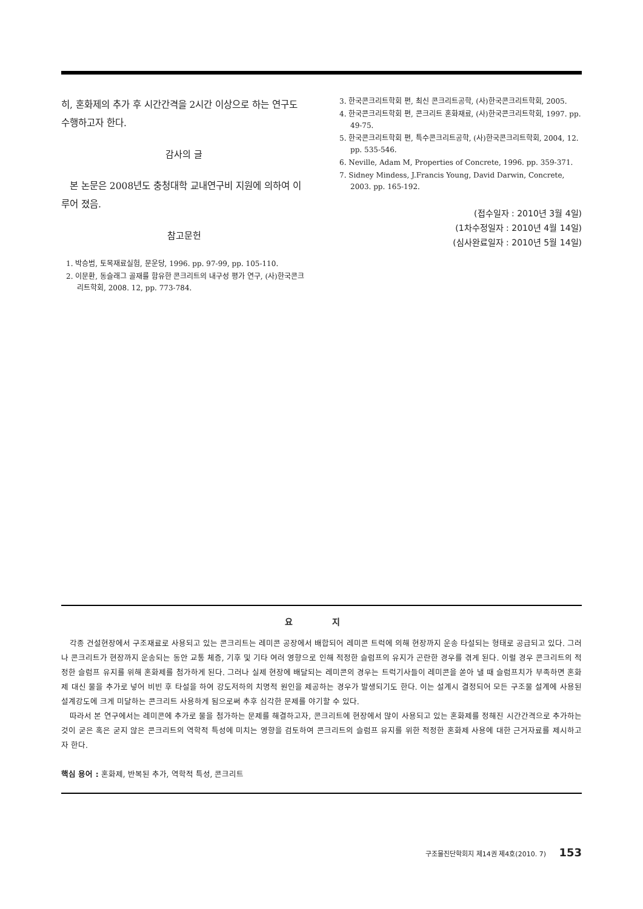히, 혼화제의 추가 후 시간간격을 2시간 이상으로 하는 연구도 수행하고자 한다.
감사의 글
본 논문은 2008년도 충청대학 교내연구비 지원에 의하여 이루어 졌음.
참고문헌
1. 박승범, 토목재료실험, 문운당, 1996. pp. 97-99, pp. 105-110.
2. 이문환, 동슬래그 골재를 함유한 콘크리트의 내구성 평가 연구, (사)한국콘크리트학회, 2008. 12, pp. 773-784.
3. 한국콘크리트학회 편, 최신 콘크리트공학, (사)한국콘크리트학회, 2005.
4. 한국콘크리트학회 편, 콘크리트 혼화재료, (사)한국콘크리트학회, 1997. pp. 49-75.
5. 한국콘크리트학회 편, 특수콘크리트공학, (사)한국콘크리트학회, 2004, 12. pp. 535-546.
6. Neville, Adam M, Properties of Concrete, 1996. pp. 359-371.
7. Sidney Mindess, J.Francis Young, David Darwin, Concrete, 2003. pp. 165-192.
(접수일자 : 2010년 3월 4일)
(1차수정일자 : 2010년 4월 14일)
(심사완료일자 : 2010년 5월 14일)
요 지
각종 건설현장에서 구조재료로 사용되고 있는 콘크리트는 레미콘 공장에서 배합되어 레미콘 트럭에 의해 현장까지 운송 타설되는 형태로 공급되고 있다. 그러나 콘크리트가 현장까지 운송되는 동안 교통 체증, 기후 및 기타 여러 영향으로 인해 적정한 슬럼프의 유지가 곤란한 경우를 겪게 된다. 이럴 경우 콘크리트의 적정한 슬럼프 유지를 위해 혼화제를 첨가하게 된다. 그러나 실제 현장에 배달되는 레미콘의 경우는 트럭기사들이 레미콘을 쏟아 낼 때 슬럼프치가 부족하면 혼화제 대신 물을 추가로 넣어 비빈 후 타설을 하여 강도저하의 치명적 원인을 제공하는 경우가 발생되기도 한다. 이는 설계시 결정되어 모든 구조물 설계에 사용된 설계강도에 크게 미달하는 콘크리트 사용하게 됨으로써 추후 심각한 문제를 야기할 수 있다.
따라서 본 연구에서는 레미콘에 추가로 물을 첨가하는 문제를 해결하고자, 콘크리트에 현장에서 많이 사용되고 있는 혼화제를 정해진 시간간격으로 추가하는 것이 굳은 혹은 굳지 않은 콘크리트의 역학적 특성에 미치는 영향을 검토하여 콘크리트의 슬럼프 유지를 위한 적정한 혼화제 사용에 대한 근거자료를 제시하고자 한다.
핵심 용어 : 혼화제, 반복된 추가, 역학적 특성, 콘크리트
구조물진단학회지 제14권 제4호(2010. 7) 153